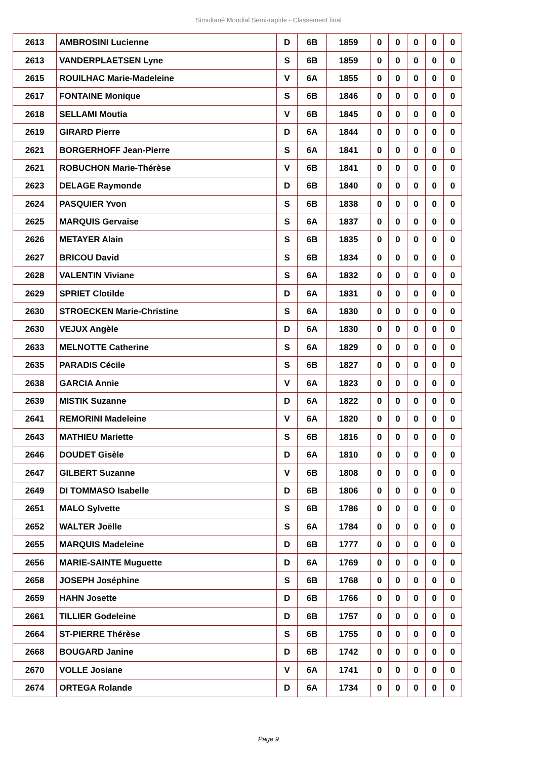Simultané Mondial Semi-rapide - Classement final
| 2613 | AMBROSINI Lucienne | D | 6B | 1859 | 0 | 0 | 0 | 0 | 0 |
| 2613 | VANDERPLAETSEN Lyne | S | 6B | 1859 | 0 | 0 | 0 | 0 | 0 |
| 2615 | ROUILHAC Marie-Madeleine | V | 6A | 1855 | 0 | 0 | 0 | 0 | 0 |
| 2617 | FONTAINE Monique | S | 6B | 1846 | 0 | 0 | 0 | 0 | 0 |
| 2618 | SELLAMI Moutia | V | 6B | 1845 | 0 | 0 | 0 | 0 | 0 |
| 2619 | GIRARD Pierre | D | 6A | 1844 | 0 | 0 | 0 | 0 | 0 |
| 2621 | BORGERHOFF Jean-Pierre | S | 6A | 1841 | 0 | 0 | 0 | 0 | 0 |
| 2621 | ROBUCHON Marie-Thérèse | V | 6B | 1841 | 0 | 0 | 0 | 0 | 0 |
| 2623 | DELAGE Raymonde | D | 6B | 1840 | 0 | 0 | 0 | 0 | 0 |
| 2624 | PASQUIER Yvon | S | 6B | 1838 | 0 | 0 | 0 | 0 | 0 |
| 2625 | MARQUIS Gervaise | S | 6A | 1837 | 0 | 0 | 0 | 0 | 0 |
| 2626 | METAYER Alain | S | 6B | 1835 | 0 | 0 | 0 | 0 | 0 |
| 2627 | BRICOU David | S | 6B | 1834 | 0 | 0 | 0 | 0 | 0 |
| 2628 | VALENTIN Viviane | S | 6A | 1832 | 0 | 0 | 0 | 0 | 0 |
| 2629 | SPRIET Clotilde | D | 6A | 1831 | 0 | 0 | 0 | 0 | 0 |
| 2630 | STROECKEN Marie-Christine | S | 6A | 1830 | 0 | 0 | 0 | 0 | 0 |
| 2630 | VEJUX Angèle | D | 6A | 1830 | 0 | 0 | 0 | 0 | 0 |
| 2633 | MELNOTTE Catherine | S | 6A | 1829 | 0 | 0 | 0 | 0 | 0 |
| 2635 | PARADIS Cécile | S | 6B | 1827 | 0 | 0 | 0 | 0 | 0 |
| 2638 | GARCIA Annie | V | 6A | 1823 | 0 | 0 | 0 | 0 | 0 |
| 2639 | MISTIK Suzanne | D | 6A | 1822 | 0 | 0 | 0 | 0 | 0 |
| 2641 | REMORINI Madeleine | V | 6A | 1820 | 0 | 0 | 0 | 0 | 0 |
| 2643 | MATHIEU Mariette | S | 6B | 1816 | 0 | 0 | 0 | 0 | 0 |
| 2646 | DOUDET Gisèle | D | 6A | 1810 | 0 | 0 | 0 | 0 | 0 |
| 2647 | GILBERT Suzanne | V | 6B | 1808 | 0 | 0 | 0 | 0 | 0 |
| 2649 | DI TOMMASO Isabelle | D | 6B | 1806 | 0 | 0 | 0 | 0 | 0 |
| 2651 | MALO Sylvette | S | 6B | 1786 | 0 | 0 | 0 | 0 | 0 |
| 2652 | WALTER Joëlle | S | 6A | 1784 | 0 | 0 | 0 | 0 | 0 |
| 2655 | MARQUIS Madeleine | D | 6B | 1777 | 0 | 0 | 0 | 0 | 0 |
| 2656 | MARIE-SAINTE Muguette | D | 6A | 1769 | 0 | 0 | 0 | 0 | 0 |
| 2658 | JOSEPH Joséphine | S | 6B | 1768 | 0 | 0 | 0 | 0 | 0 |
| 2659 | HAHN Josette | D | 6B | 1766 | 0 | 0 | 0 | 0 | 0 |
| 2661 | TILLIER Godeleine | D | 6B | 1757 | 0 | 0 | 0 | 0 | 0 |
| 2664 | ST-PIERRE Thérèse | S | 6B | 1755 | 0 | 0 | 0 | 0 | 0 |
| 2668 | BOUGARD Janine | D | 6B | 1742 | 0 | 0 | 0 | 0 | 0 |
| 2670 | VOLLE Josiane | V | 6A | 1741 | 0 | 0 | 0 | 0 | 0 |
| 2674 | ORTEGA Rolande | D | 6A | 1734 | 0 | 0 | 0 | 0 | 0 |
Page 9